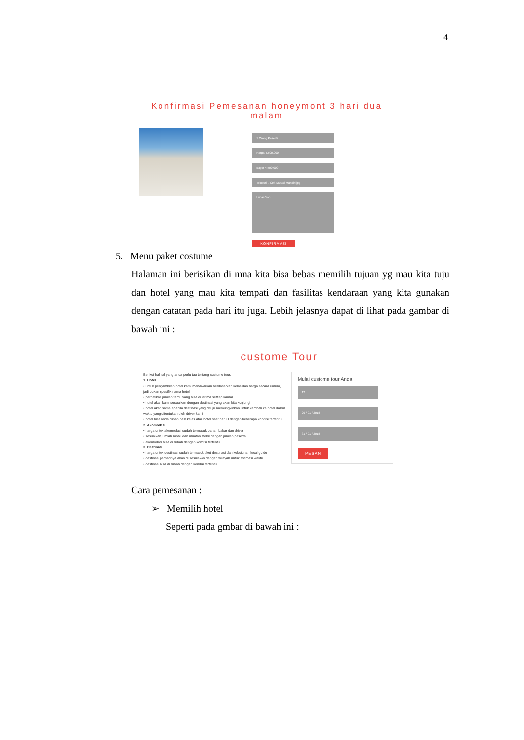4
Konfirmasi Pemesanan honeymont 3 hari dua malam
1 Orang Peserta
Harga 4,500,000
Bayar 4,500,000
Telusuri... Cek-Mutasi-Mandiri.jpg
Lunas Yoo
KONFIRMASI
5. Menu paket costume
Halaman ini berisikan di mna kita bisa bebas memilih tujuan yg mau kita tuju dan hotel yang mau kita tempati dan fasilitas kendaraan yang kita gunakan dengan catatan pada hari itu juga. Lebih jelasnya dapat di lihat pada gambar di bawah ini :
custome Tour
Berikut hal hal yang anda perlu tau tentang custome tour.
1. Hotel
• untuk pengambilan hotel kami menawarkan berdasarkan kelas dan harga secara umum, jadi bukan spesifik nama hotel
• perhatikan jumlah tamu yang bisa di terima settiap kamar
• hotel akan kami sesuaikan dengan destinasi yang akan kita kunjungi
• hotel akan sama apabila destinasi yang dituju memungkinkan untuk kembali ke hotel dalam waktu yang ditentukan oleh driver kami
• hotel bisa anda rubah baik kelas atau hotel saat hari H dengan beberapa kondisi tertentu
2. Akomodasi
• harga untuk akomodasi sudah termasuk bahan bakar dan driver
• sesuaikan jumlah mobil dan muatan mobil dengan jumlah peserta
• akomodasi bisa di rubah dengan kondisi tertentu
3. Destinasi
• harga untuk destinasi sudah termasuk tiket destinasi dan kebutuhan local guide
• destinasi perharinya akan di sesuiakan dengan wilayah untuk estimasi waktu
• destinasi bisa di rubah dengan kondisi tertentu
Mulai custome tour Anda
12
29 / 01 / 2018
31 / 01 / 2018
PESAN
Cara pemesanan :
➢ Memilih hotel
Seperti pada gmbar di bawah ini :